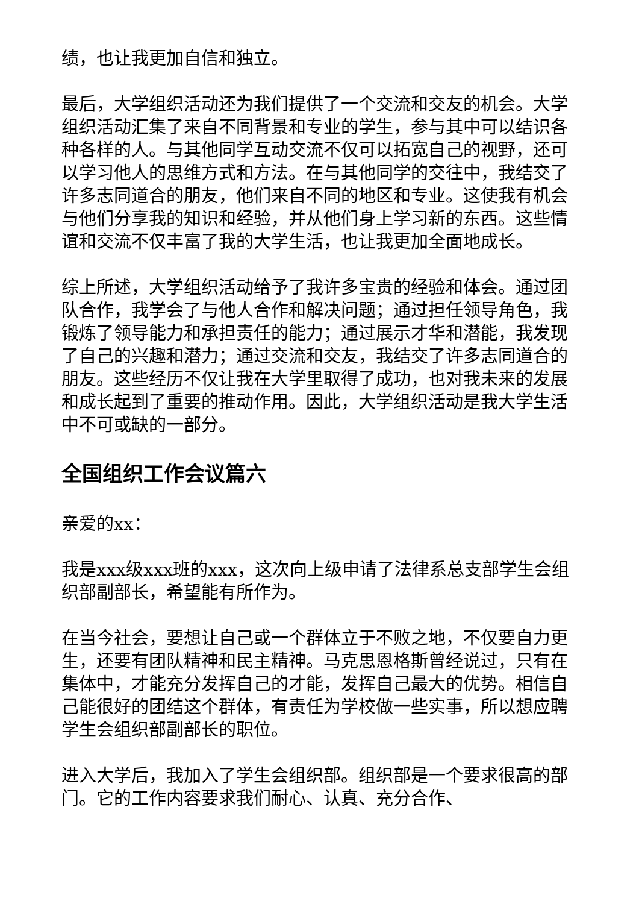绩，也让我更加自信和独立。
最后，大学组织活动还为我们提供了一个交流和交友的机会。大学组织活动汇集了来自不同背景和专业的学生，参与其中可以结识各种各样的人。与其他同学互动交流不仅可以拓宽自己的视野，还可以学习他人的思维方式和方法。在与其他同学的交往中，我结交了许多志同道合的朋友，他们来自不同的地区和专业。这使我有机会与他们分享我的知识和经验，并从他们身上学习新的东西。这些情谊和交流不仅丰富了我的大学生活，也让我更加全面地成长。
综上所述，大学组织活动给予了我许多宝贵的经验和体会。通过团队合作，我学会了与他人合作和解决问题；通过担任领导角色，我锻炼了领导能力和承担责任的能力；通过展示才华和潜能，我发现了自己的兴趣和潜力；通过交流和交友，我结交了许多志同道合的朋友。这些经历不仅让我在大学里取得了成功，也对我未来的发展和成长起到了重要的推动作用。因此，大学组织活动是我大学生活中不可或缺的一部分。
全国组织工作会议篇六
亲爱的xx：
我是xxx级xxx班的xxx，这次向上级申请了法律系总支部学生会组织部副部长，希望能有所作为。
在当今社会，要想让自己或一个群体立于不败之地，不仅要自力更生，还要有团队精神和民主精神。马克思恩格斯曾经说过，只有在集体中，才能充分发挥自己的才能，发挥自己最大的优势。相信自己能很好的团结这个群体，有责任为学校做一些实事，所以想应聘学生会组织部副部长的职位。
进入大学后，我加入了学生会组织部。组织部是一个要求很高的部门。它的工作内容要求我们耐心、认真、充分合作、